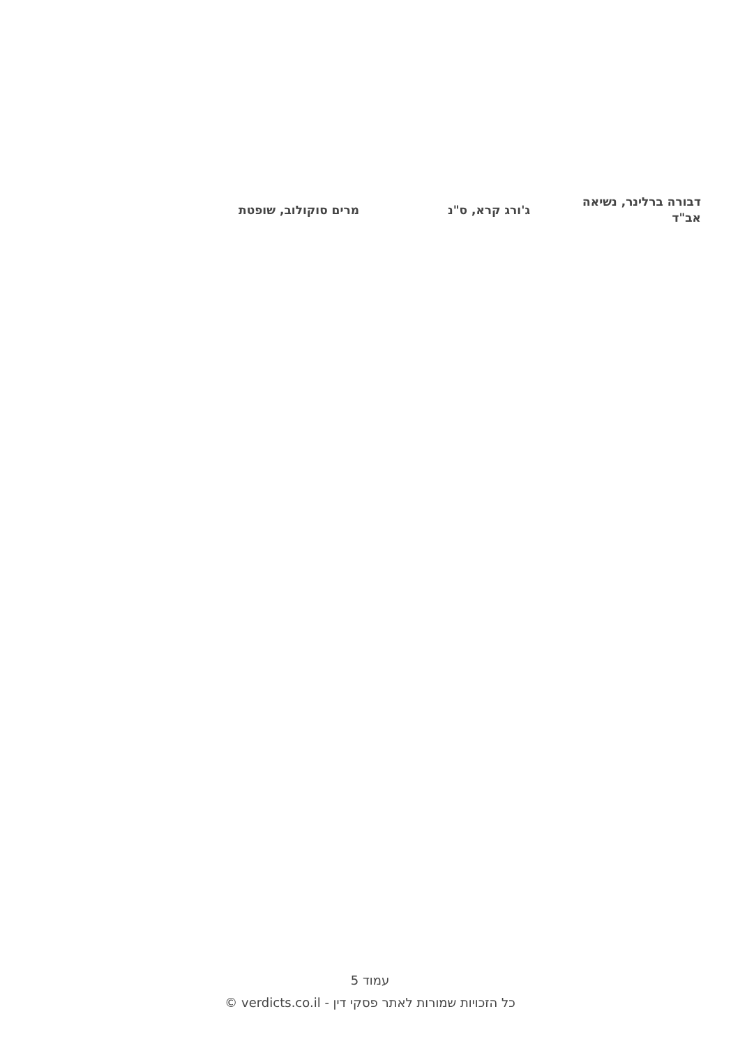דבורה ברלינר, נשיאה
אב"ד
ג'ורג קרא, ס"נ מרים סוקולוב, שופטת
עמוד 5
כל הזכויות שמורות לאתר פסקי דין - verdicts.co.il ©